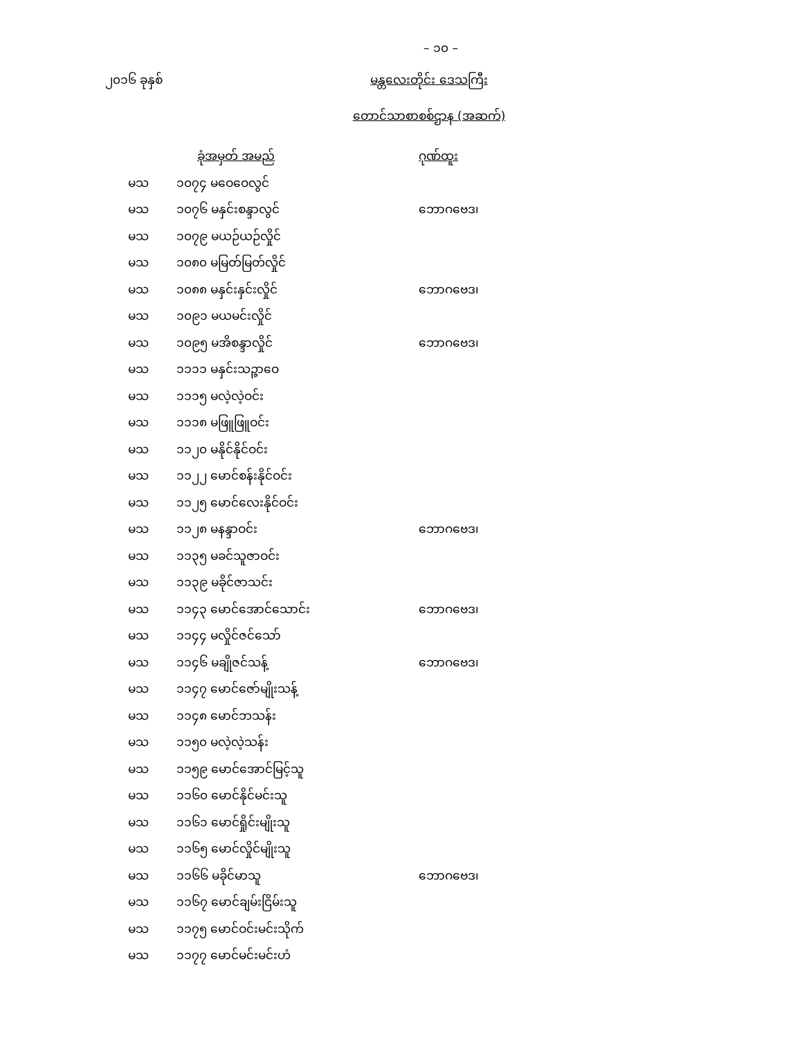– ၁၀ –
၂၀၁၆ ခုနှစ် မန္တလေးတိုင်း ဒေသကြီး
တောင်သာစာစစ်ဌာန (အဆက်)
| | ခုံအမှတ် အမည် | ဂုဏ်ထူး |
| --- | --- | --- |
| မသ | ၁၀၇၄ မဝေဝေလွင် | |
| မသ | ၁၀၇၆ မနှင်းစန္ဒာလွင် | ဘောဂဗေဒ၊ |
| မသ | ၁၀၇၉ မယဉ်ယဉ်လှိုင် | |
| မသ | ၁၀၈၀ မမြတ်မြတ်လှိုင် | |
| မသ | ၁၀၈၈ မနှင်းနှင်းလှိုင် | ဘောဂဗေဒ၊ |
| မသ | ၁၀၉၁ မယမင်းလှိုင် | |
| မသ | ၁၀၉၅ မအိစန္ဒာလှိုင် | ဘောဂဗေဒ၊ |
| မသ | ၁၁၁၁ မနှင်းသဉ္ဇာဝေ | |
| မသ | ၁၁၁၅ မလဲ့လဲ့ဝင်း | |
| မသ | ၁၁၁၈ မဖြူဖြူဝင်း | |
| မသ | ၁၁၂၀ မနိုင်နိုင်ဝင်း | |
| မသ | ၁၁၂၂ မောင်စန်းနိုင်ဝင်း | |
| မသ | ၁၁၂၅ မောင်လေးနိုင်ဝင်း | |
| မသ | ၁၁၂၈ မနန္ဒာဝင်း | ဘောဂဗေဒ၊ |
| မသ | ၁၁၃၅ မခင်သူဇာဝင်း | |
| မသ | ၁၁၃၉ မခိုင်ဇာသင်း | |
| မသ | ၁၁၄၃ မောင်အောင်သောင်း | ဘောဂဗေဒ၊ |
| မသ | ၁၁၄၄ မလှိုင်ဇင်သော် | |
| မသ | ၁၁၄၆ မချိုဇင်သန့် | ဘောဂဗေဒ၊ |
| မသ | ၁၁၄၇ မောင်ဇော်မျိုးသန့် | |
| မသ | ၁၁၄၈ မောင်ဘသန်း | |
| မသ | ၁၁၅၀ မလဲ့လဲ့သန်း | |
| မသ | ၁၁၅၉ မောင်အောင်မြင့်သူ | |
| မသ | ၁၁၆၀ မောင်နိုင်မင်းသူ | |
| မသ | ၁၁၆၁ မောင်ရှိုင်းမျိုးသူ | |
| မသ | ၁၁၆၅ မောင်လှိုင်မျိုးသူ | |
| မသ | ၁၁၆၆ မခိုင်မာသူ | ဘောဂဗေဒ၊ |
| မသ | ၁၁၆၇ မောင်ချမ်းငြိမ်းသူ | |
| မသ | ၁၁၇၅ မောင်ဝင်းမင်းသိုက် | |
| မသ | ၁၁၇၇ မောင်မင်းမင်းဟံ | |